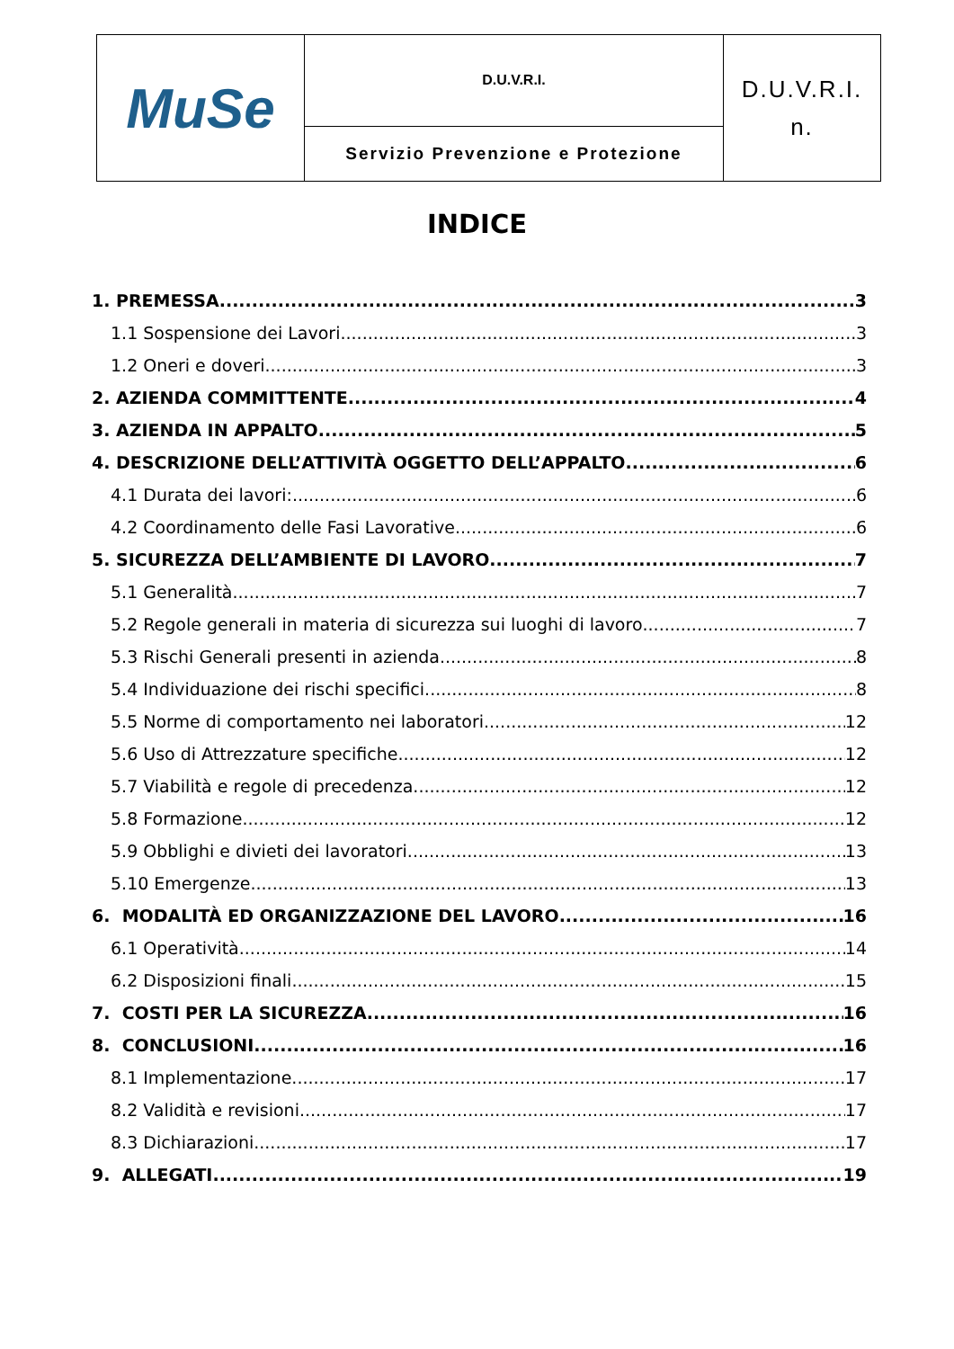| MuSe | D.U.V.R.I. | D.U.V.R.I. n. |
| | Servizio Prevenzione e Protezione | |
INDICE
1. PREMESSA 3
1.1 Sospensione dei Lavori 3
1.2 Oneri e doveri 3
2. AZIENDA COMMITTENTE 4
3. AZIENDA IN APPALTO 5
4. DESCRIZIONE DELL’ATTIVITÀ OGGETTO DELL’APPALTO 6
4.1 Durata dei lavori: 6
4.2 Coordinamento delle Fasi Lavorative 6
5. SICUREZZA DELL’AMBIENTE DI LAVORO 7
5.1 Generalità 7
5.2 Regole generali in materia di sicurezza sui luoghi di lavoro 7
5.3 Rischi Generali presenti in azienda 8
5.4 Individuazione dei rischi specifici 8
5.5 Norme di comportamento nei laboratori 12
5.6 Uso di Attrezzature specifiche 12
5.7 Viabilità e regole di precedenza 12
5.8 Formazione 12
5.9 Obblighi e divieti dei lavoratori 13
5.10 Emergenze 13
6. MODALITÀ ED ORGANIZZAZIONE DEL LAVORO 16
6.1 Operatività 14
6.2 Disposizioni finali 15
7. COSTI PER LA SICUREZZA 16
8. CONCLUSIONI 16
8.1 Implementazione 17
8.2 Validità e revisioni 17
8.3 Dichiarazioni 17
9. ALLEGATI 19